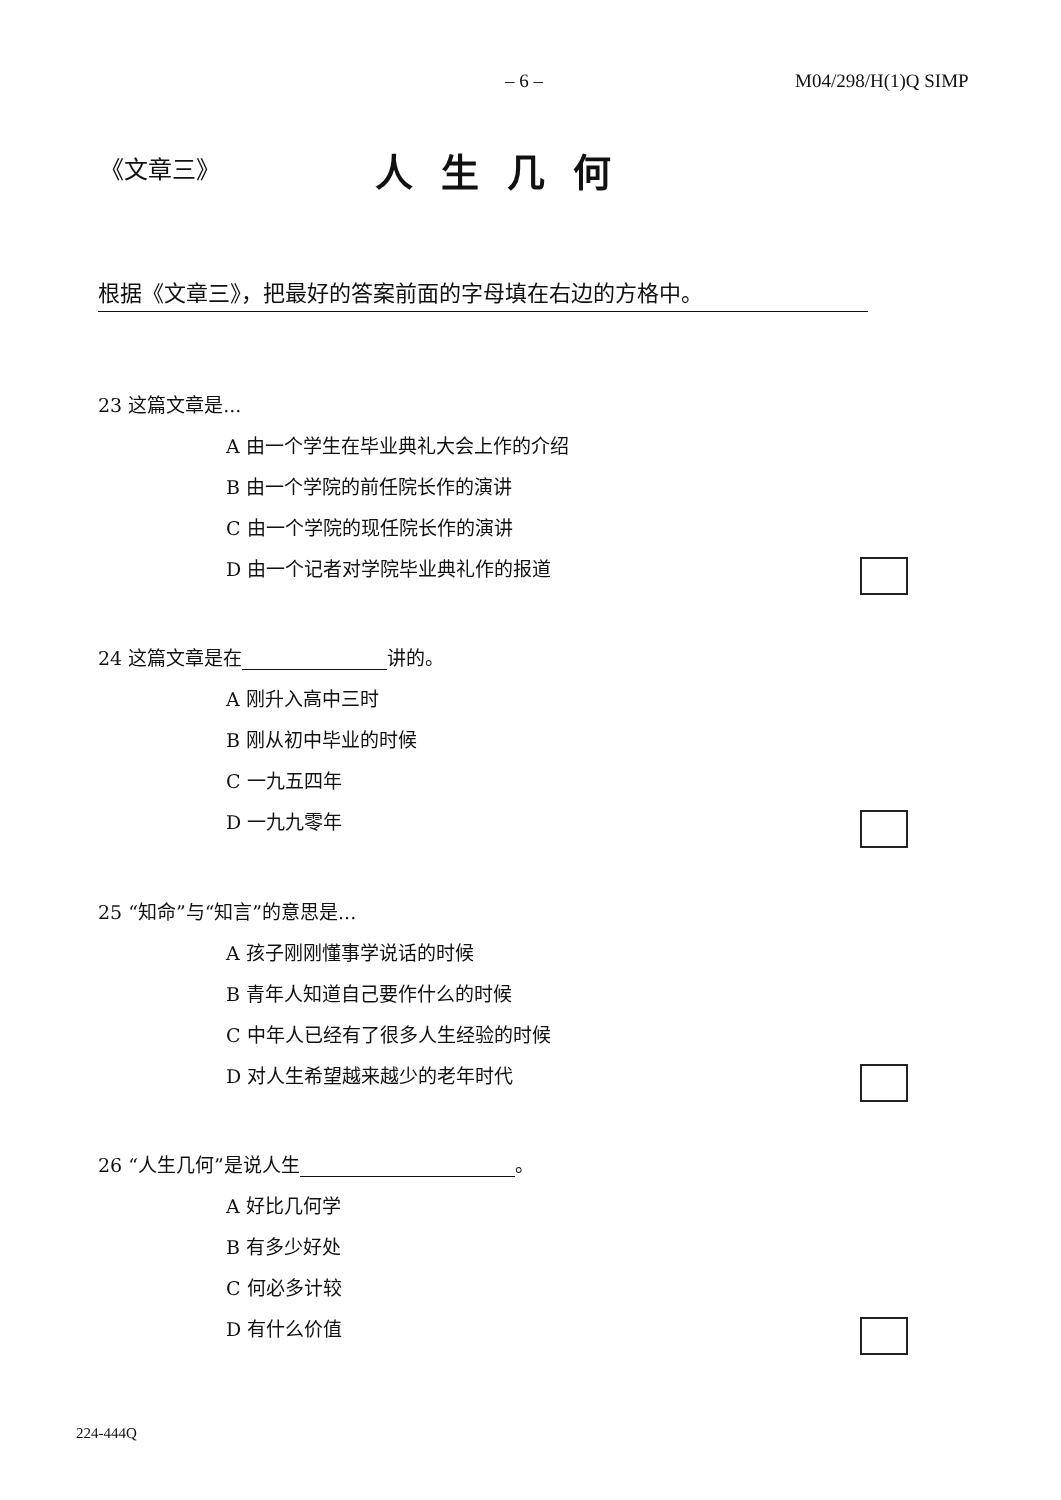– 6 – M04/298/H(1)Q SIMP
《文章三》 人生几何
根据《文章三》，把最好的答案前面的字母填在右边的方格中。
23 这篇文章是...
A 由一个学生在毕业典礼大会上作的介绍
B 由一个学院的前任院长作的演讲
C 由一个学院的现任院长作的演讲
D 由一个记者对学院毕业典礼作的报道
24 这篇文章是在 讲的。
A 刚升入高中三时
B 刚从初中毕业的时候
C 一九五四年
D 一九九零年
25 “知命”与“知言”的意思是...
A 孩子刚刚懂事学说话的时候
B 青年人知道自己要作什么的时候
C 中年人已经有了很多人生经验的时候
D 对人生希望越来越少的老年时代
26 “人生几何”是说人生 。
A 好比几何学
B 有多少好处
C 何必多计较
D 有什么价值
224-444Q